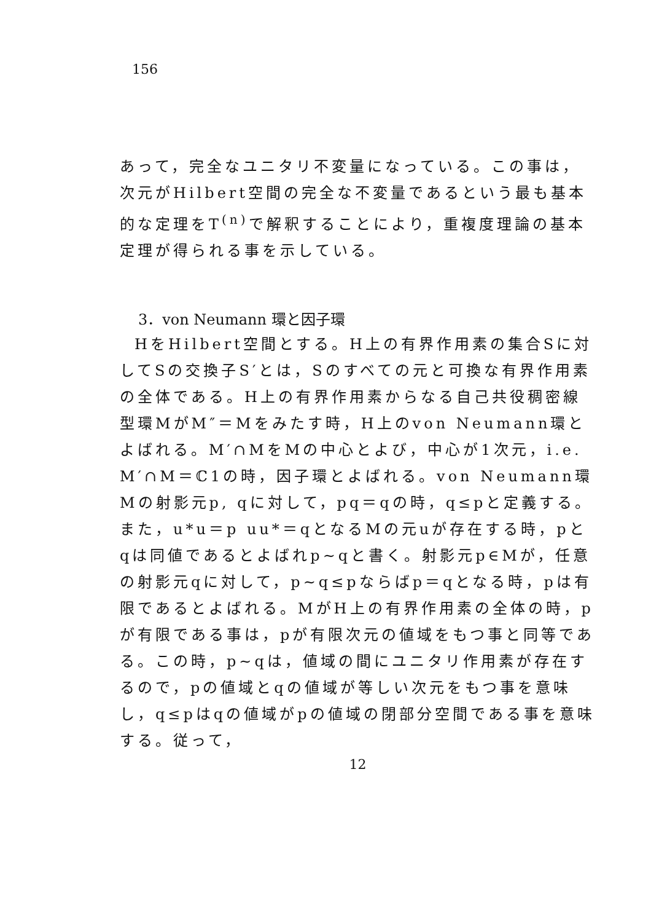156
あって，完全なユニタリ不変量になっている。この事は，次元がHilbert空間の完全な不変量であるという最も基本的な定理をT<sup>(n)</sup>で解釈することにより，重複度理論の基本定理が得られる事を示している。
3．von Neumann 環と因子環
HをHilbert空間とする。H上の有界作用素の集合Sに対してSの交換子S′とは，Sのすべての元と可換な有界作用素の全体である。H上の有界作用素からなる自己共役稠密線型環MがM″＝Mをみたす時，H上のvon Neumann環とよばれる。M′∩MをMの中心とよび，中心が1次元，i.e. M′∩M＝ℂ1の時，因子環とよばれる。von Neumann環Mの射影元p, qに対して，pq＝qの時，q≤pと定義する。また，u*u＝p uu*＝qとなるMの元uが存在する時，pとqは同値であるとよばれp∼qと書く。射影元p∈Mが，任意の射影元qに対して，p∼q≤pならばp＝qとなる時，pは有限であるとよばれる。MがH上の有界作用素の全体の時，pが有限である事は，pが有限次元の値域をもつ事と同等である。この時，p∼qは，値域の間にユニタリ作用素が存在するので，pの値域とqの値域が等しい次元をもつ事を意味し，q≤pはqの値域がpの値域の閉部分空間である事を意味する。従って，
12